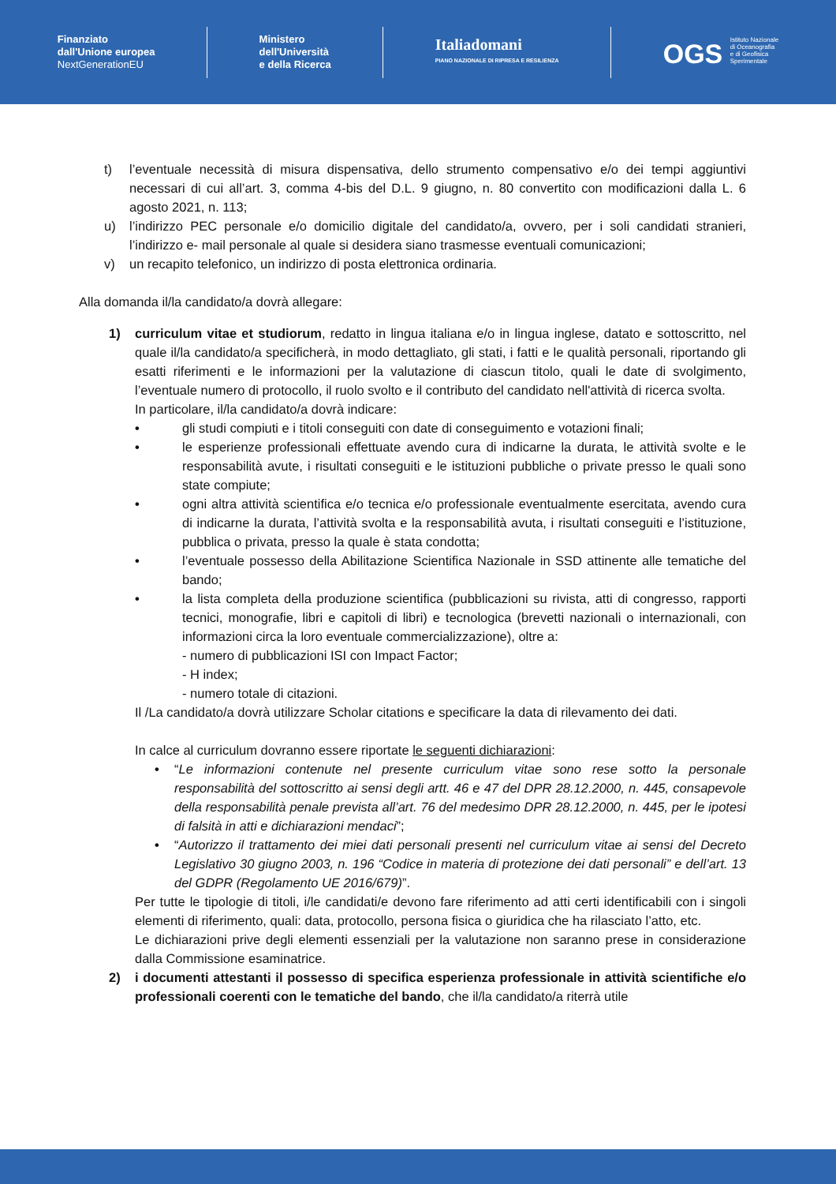Finanziato
dall'Unione europea
NextGenerationEU
Ministero
dell'Università
e della Ricerca
Italiadomani
PIANO NAZIONALE DI RIPRESA E RESILIENZA
OGS Istituto Nazionale
di Oceanografia
e di Geofisica
Sperimentale
t) l’eventuale necessità di misura dispensativa, dello strumento compensativo e/o dei tempi aggiuntivi necessari di cui all’art. 3, comma 4-bis del D.L. 9 giugno, n. 80 convertito con modificazioni dalla L. 6 agosto 2021, n. 113;
u) l’indirizzo PEC personale e/o domicilio digitale del candidato/a, ovvero, per i soli candidati stranieri, l’indirizzo e- mail personale al quale si desidera siano trasmesse eventuali comunicazioni;
v) un recapito telefonico, un indirizzo di posta elettronica ordinaria.
Alla domanda il/la candidato/a dovrà allegare:
1) curriculum vitae et studiorum, redatto in lingua italiana e/o in lingua inglese, datato e sottoscritto, nel quale il/la candidato/a specificherà, in modo dettagliato, gli stati, i fatti e le qualità personali, riportando gli esatti riferimenti e le informazioni per la valutazione di ciascun titolo, quali le date di svolgimento, l’eventuale numero di protocollo, il ruolo svolto e il contributo del candidato nell'attività di ricerca svolta.
In particolare, il/la candidato/a dovrà indicare:
• gli studi compiuti e i titoli conseguiti con date di conseguimento e votazioni finali;
• le esperienze professionali effettuate avendo cura di indicarne la durata, le attività svolte e le responsabilità avute, i risultati conseguiti e le istituzioni pubbliche o private presso le quali sono state compiute;
• ogni altra attività scientifica e/o tecnica e/o professionale eventualmente esercitata, avendo cura di indicarne la durata, l’attività svolta e la responsabilità avuta, i risultati conseguiti e l’istituzione, pubblica o privata, presso la quale è stata condotta;
• l’eventuale possesso della Abilitazione Scientifica Nazionale in SSD attinente alle tematiche del bando;
• la lista completa della produzione scientifica (pubblicazioni su rivista, atti di congresso, rapporti tecnici, monografie, libri e capitoli di libri) e tecnologica (brevetti nazionali o internazionali, con informazioni circa la loro eventuale commercializzazione), oltre a:
- numero di pubblicazioni ISI con Impact Factor;
- H index;
- numero totale di citazioni.
Il /La candidato/a dovrà utilizzare Scholar citations e specificare la data di rilevamento dei dati.
In calce al curriculum dovranno essere riportate le seguenti dichiarazioni:
• “Le informazioni contenute nel presente curriculum vitae sono rese sotto la personale responsabilità del sottoscritto ai sensi degli artt. 46 e 47 del DPR 28.12.2000, n. 445, consapevole della responsabilità penale prevista all’art. 76 del medesimo DPR 28.12.2000, n. 445, per le ipotesi di falsità in atti e dichiarazioni mendaci”;
• “Autorizzo il trattamento dei miei dati personali presenti nel curriculum vitae ai sensi del Decreto Legislativo 30 giugno 2003, n. 196 “Codice in materia di protezione dei dati personali” e dell’art. 13 del GDPR (Regolamento UE 2016/679)”.
Per tutte le tipologie di titoli, i/le candidati/e devono fare riferimento ad atti certi identificabili con i singoli elementi di riferimento, quali: data, protocollo, persona fisica o giuridica che ha rilasciato l’atto, etc.
Le dichiarazioni prive degli elementi essenziali per la valutazione non saranno prese in considerazione dalla Commissione esaminatrice.
2) i documenti attestanti il possesso di specifica esperienza professionale in attività scientifiche e/o professionali coerenti con le tematiche del bando, che il/la candidato/a riterrà utile